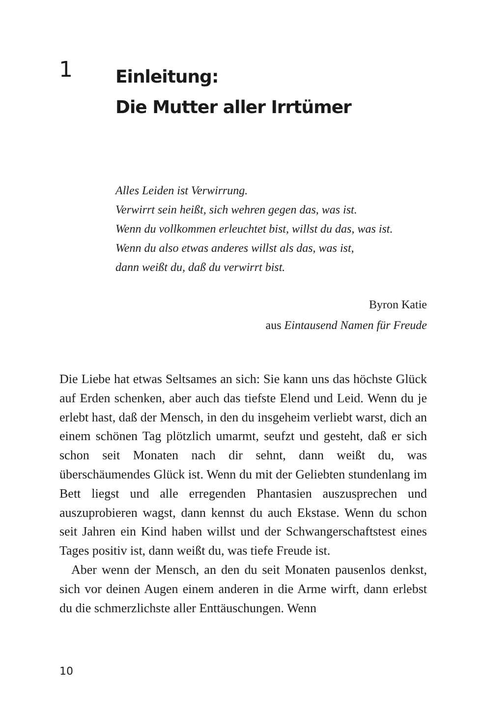1
Einleitung:
Die Mutter aller Irrtümer
Alles Leiden ist Verwirrung.
Verwirrt sein heißt, sich wehren gegen das, was ist.
Wenn du vollkommen erleuchtet bist, willst du das, was ist.
Wenn du also etwas anderes willst als das, was ist,
dann weißt du, daß du verwirrt bist.
Byron Katie
aus Eintausend Namen für Freude
Die Liebe hat etwas Seltsames an sich: Sie kann uns das höchste Glück auf Erden schenken, aber auch das tiefste Elend und Leid. Wenn du je erlebt hast, daß der Mensch, in den du insgeheim verliebt warst, dich an einem schönen Tag plötzlich umarmt, seufzt und gesteht, daß er sich schon seit Monaten nach dir sehnt, dann weißt du, was überschäumendes Glück ist. Wenn du mit der Geliebten stundenlang im Bett liegst und alle erregenden Phantasien auszusprechen und auszuprobieren wagst, dann kennst du auch Ekstase. Wenn du schon seit Jahren ein Kind haben willst und der Schwangerschaftstest eines Tages positiv ist, dann weißt du, was tiefe Freude ist.
Aber wenn der Mensch, an den du seit Monaten pausenlos denkst, sich vor deinen Augen einem anderen in die Arme wirft, dann erlebst du die schmerzlichste aller Enttäuschungen. Wenn
10